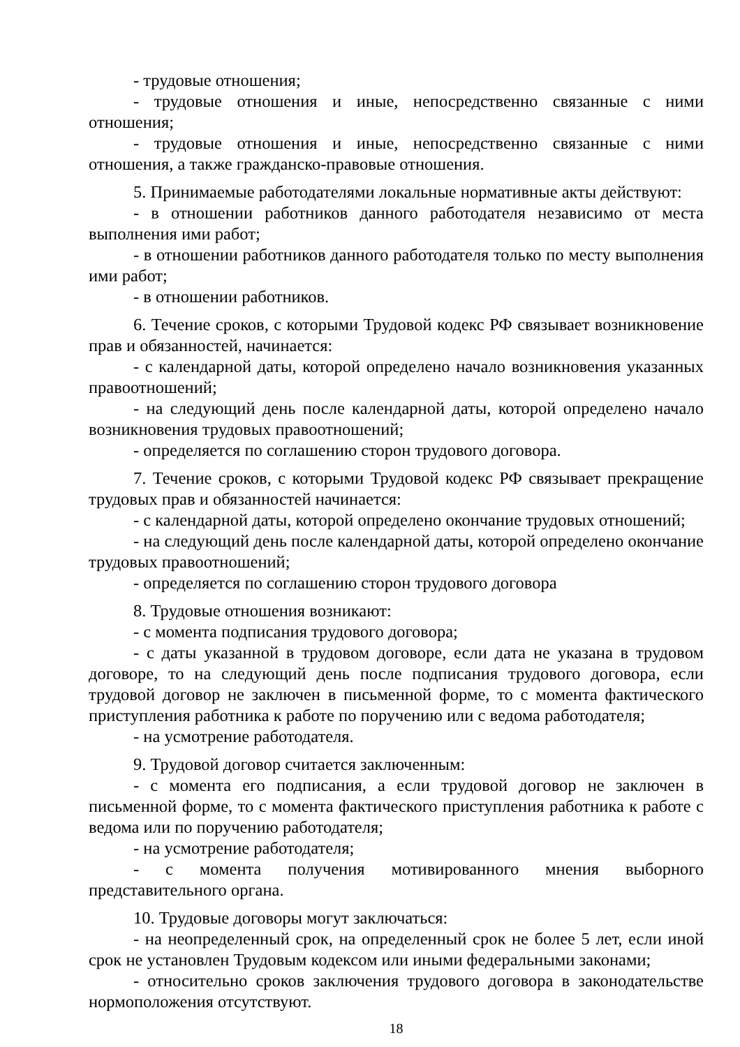- трудовые отношения;
- трудовые отношения и иные, непосредственно связанные с ними отношения;
- трудовые отношения и иные, непосредственно связанные с ними отношения, а также гражданско-правовые отношения.
5. Принимаемые работодателями локальные нормативные акты действуют:
- в отношении работников данного работодателя независимо от места выполнения ими работ;
- в отношении работников данного работодателя только по месту выполнения ими работ;
- в отношении работников.
6. Течение сроков, с которыми Трудовой кодекс РФ связывает возникновение прав и обязанностей, начинается:
- с календарной даты, которой определено начало возникновения указанных правоотношений;
- на следующий день после календарной даты, которой определено начало возникновения трудовых правоотношений;
- определяется по соглашению сторон трудового договора.
7. Течение сроков, с которыми Трудовой кодекс РФ связывает прекращение трудовых прав и обязанностей начинается:
- с календарной даты, которой определено окончание трудовых отношений;
- на следующий день после календарной даты, которой определено окончание трудовых правоотношений;
- определяется по соглашению сторон трудового договора
8. Трудовые отношения возникают:
- с момента подписания трудового договора;
- с даты указанной в трудовом договоре, если дата не указана в трудовом договоре, то на следующий день после подписания трудового договора, если трудовой договор не заключен в письменной форме, то с момента фактического приступления работника к работе по поручению или с ведома работодателя;
- на усмотрение работодателя.
9. Трудовой договор считается заключенным:
- с момента его подписания, а если трудовой договор не заключен в письменной форме, то с момента фактического приступления работника к работе с ведома или по поручению работодателя;
- на усмотрение работодателя;
- с момента получения мотивированного мнения выборного представительного органа.
10. Трудовые договоры могут заключаться:
- на неопределенный срок, на определенный срок не более 5 лет, если иной срок не установлен Трудовым кодексом или иными федеральными законами;
- относительно сроков заключения трудового договора в законодательстве нормоположения отсутствуют.
18